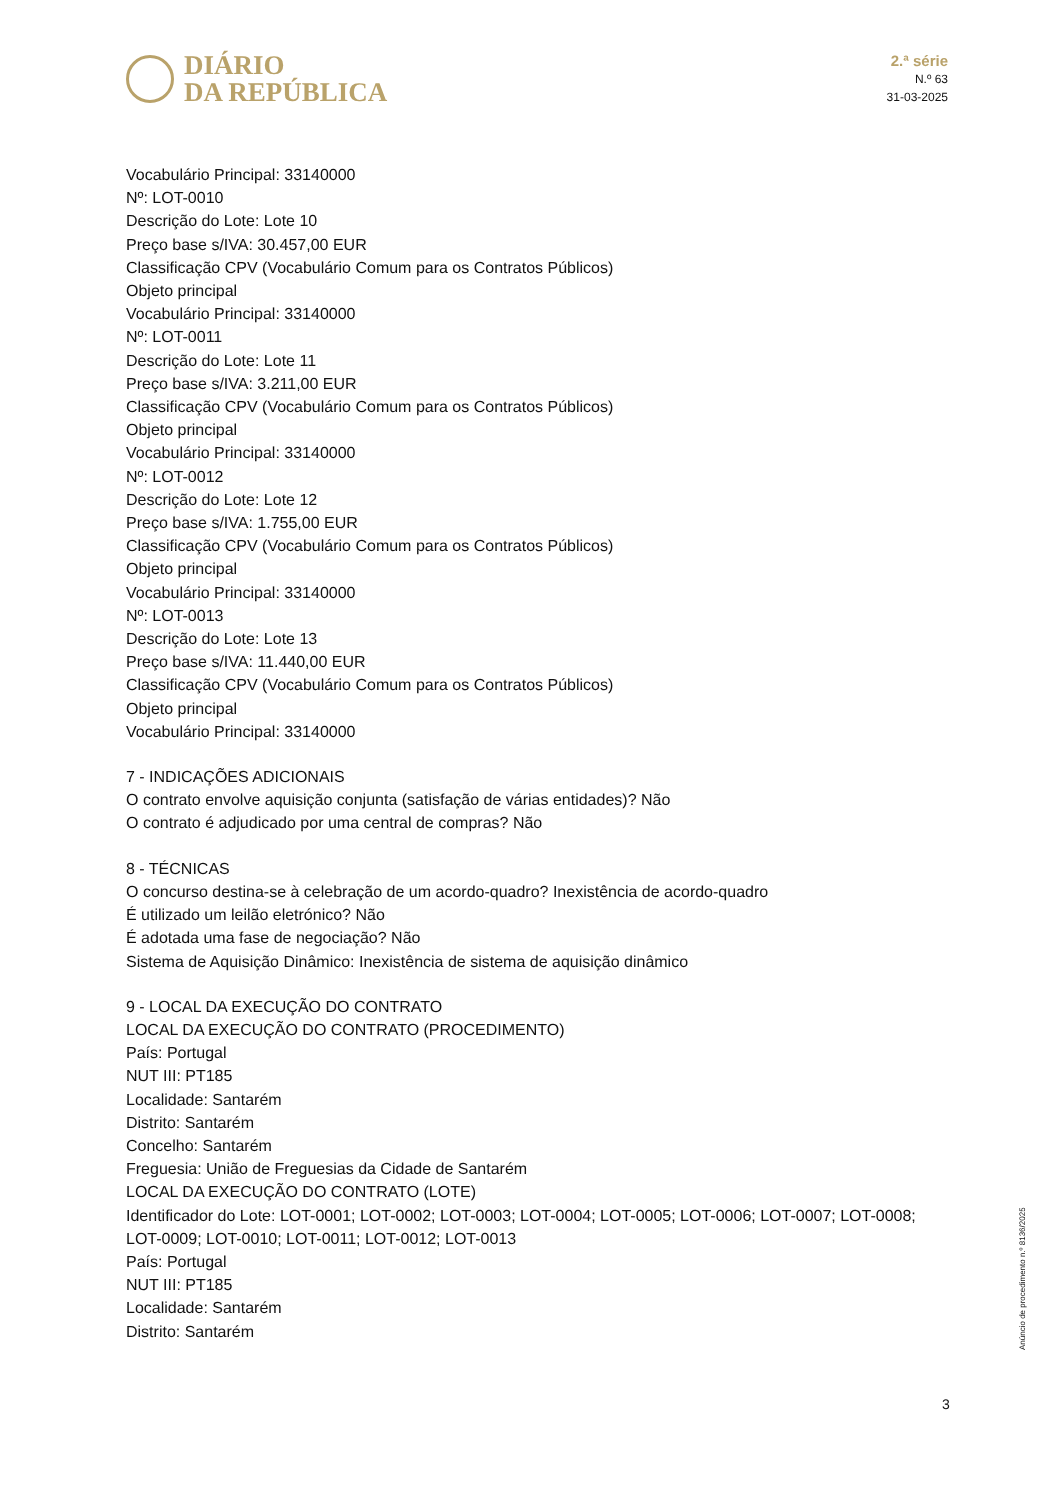DIÁRIO
DA REPÚBLICA
2.ª série
N.º 63
31-03-2025
Vocabulário Principal: 33140000
Nº: LOT-0010
Descrição do Lote: Lote 10
Preço base s/IVA: 30.457,00 EUR
Classificação CPV (Vocabulário Comum para os Contratos Públicos)
Objeto principal
Vocabulário Principal: 33140000
Nº: LOT-0011
Descrição do Lote: Lote 11
Preço base s/IVA: 3.211,00 EUR
Classificação CPV (Vocabulário Comum para os Contratos Públicos)
Objeto principal
Vocabulário Principal: 33140000
Nº: LOT-0012
Descrição do Lote: Lote 12
Preço base s/IVA: 1.755,00 EUR
Classificação CPV (Vocabulário Comum para os Contratos Públicos)
Objeto principal
Vocabulário Principal: 33140000
Nº: LOT-0013
Descrição do Lote: Lote 13
Preço base s/IVA: 11.440,00 EUR
Classificação CPV (Vocabulário Comum para os Contratos Públicos)
Objeto principal
Vocabulário Principal: 33140000
7 - INDICAÇÕES ADICIONAIS
O contrato envolve aquisição conjunta (satisfação de várias entidades)? Não
O contrato é adjudicado por uma central de compras? Não
8 - TÉCNICAS
O concurso destina-se à celebração de um acordo-quadro? Inexistência de acordo-quadro
É utilizado um leilão eletrónico? Não
É adotada uma fase de negociação? Não
Sistema de Aquisição Dinâmico: Inexistência de sistema de aquisição dinâmico
9 - LOCAL DA EXECUÇÃO DO CONTRATO
LOCAL DA EXECUÇÃO DO CONTRATO (PROCEDIMENTO)
País: Portugal
NUT III: PT185
Localidade: Santarém
Distrito: Santarém
Concelho: Santarém
Freguesia: União de Freguesias da Cidade de Santarém
LOCAL DA EXECUÇÃO DO CONTRATO (LOTE)
Identificador do Lote: LOT-0001; LOT-0002; LOT-0003; LOT-0004; LOT-0005; LOT-0006; LOT-0007; LOT-0008; LOT-0009; LOT-0010; LOT-0011; LOT-0012; LOT-0013
País: Portugal
NUT III: PT185
Localidade: Santarém
Distrito: Santarém
Anúncio de procedimento n.º 8136/2025
3